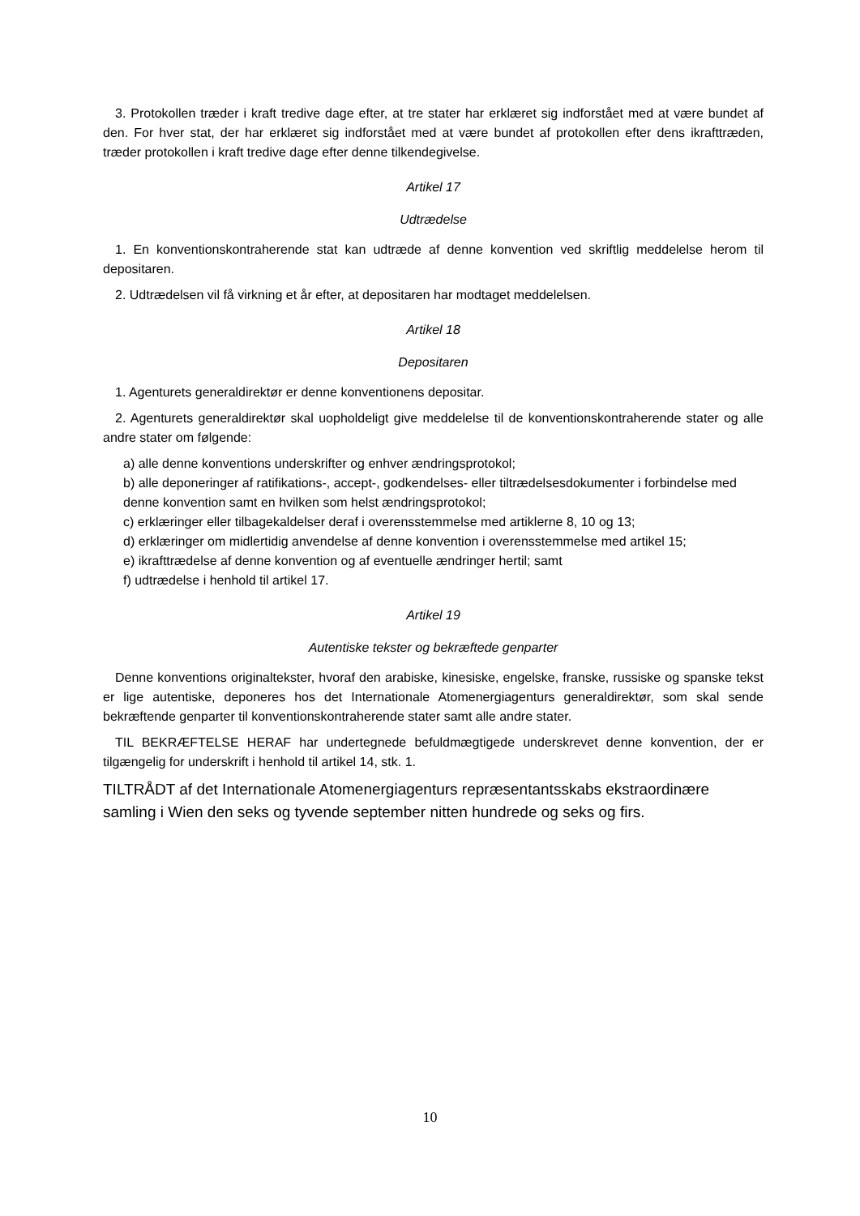3. Protokollen træder i kraft tredive dage efter, at tre stater har erklæret sig indforstået med at være bundet af den. For hver stat, der har erklæret sig indforstået med at være bundet af protokollen efter dens ikrafttræden, træder protokollen i kraft tredive dage efter denne tilkendegivelse.
Artikel 17
Udtrædelse
1. En konventionskontraherende stat kan udtræde af denne konvention ved skriftlig meddelelse herom til depositaren.
2. Udtrædelsen vil få virkning et år efter, at depositaren har modtaget meddelelsen.
Artikel 18
Depositaren
1. Agenturets generaldirektør er denne konventionens depositar.
2. Agenturets generaldirektør skal uopholdeligt give meddelelse til de konventionskontraherende stater og alle andre stater om følgende:
a) alle denne konventions underskrifter og enhver ændringsprotokol;
b) alle deponeringer af ratifikations-, accept-, godkendelses- eller tiltrædelsesdokumenter i forbindelse med denne konvention samt en hvilken som helst ændringsprotokol;
c) erklæringer eller tilbagekaldelser deraf i overensstemmelse med artiklerne 8, 10 og 13;
d) erklæringer om midlertidig anvendelse af denne konvention i overensstemmelse med artikel 15;
e) ikrafttrædelse af denne konvention og af eventuelle ændringer hertil; samt
f) udtrædelse i henhold til artikel 17.
Artikel 19
Autentiske tekster og bekræftede genparter
Denne konventions originaltekster, hvoraf den arabiske, kinesiske, engelske, franske, russiske og spanske tekst er lige autentiske, deponeres hos det Internationale Atomenergiagenturs generaldirektør, som skal sende bekræftende genparter til konventionskontraherende stater samt alle andre stater.
TIL BEKRÆFTELSE HERAF har undertegnede befuldmægtigede underskrevet denne konvention, der er tilgængelig for underskrift i henhold til artikel 14, stk. 1.
TILTRÅDT af det Internationale Atomenergiagenturs repræsentantsskabs ekstraordinære samling i Wien den seks og tyvende september nitten hundrede og seks og firs.
10